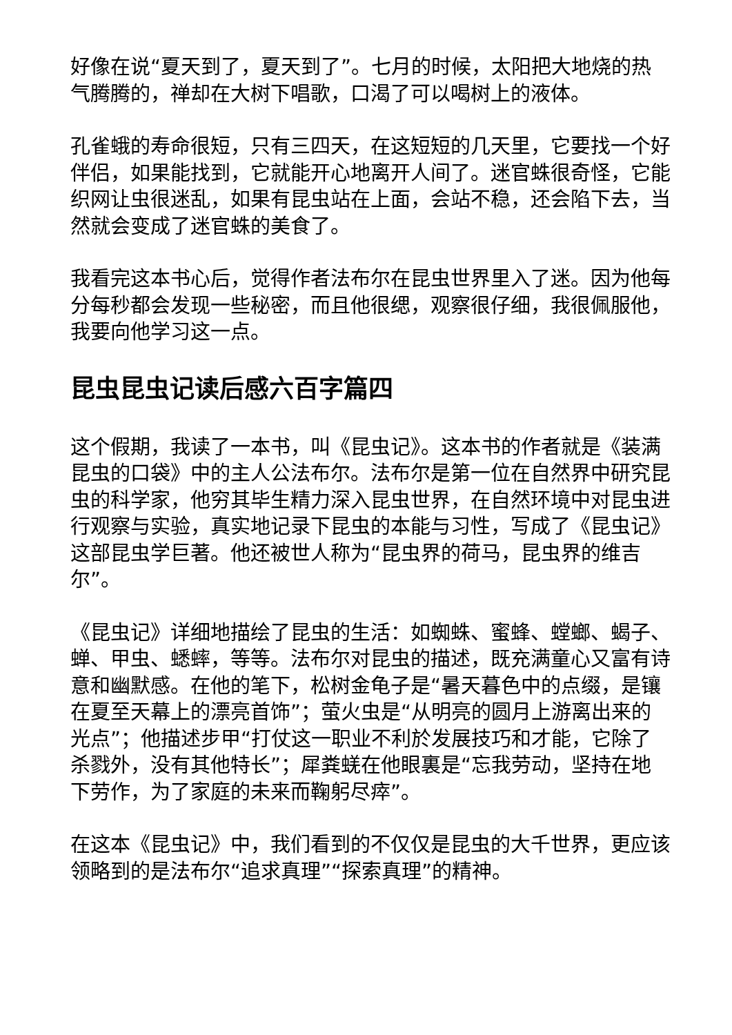好像在说“夏天到了，夏天到了”。七月的时候，太阳把大地烧的热气腾腾的，禅却在大树下唱歌，口渴了可以喝树上的液体。
孔雀蛾的寿命很短，只有三四天，在这短短的几天里，它要找一个好伴侣，如果能找到，它就能开心地离开人间了。迷官蛛很奇怪，它能织网让虫很迷乱，如果有昆虫站在上面，会站不稳，还会陷下去，当然就会变成了迷官蛛的美食了。
我看完这本书心后，觉得作者法布尔在昆虫世界里入了迷。因为他每分每秒都会发现一些秘密，而且他很缌，观察很仔细，我很佩服他，我要向他学习这一点。
昆虫昆虫记读后感六百字篇四
这个假期，我读了一本书，叫《昆虫记》。这本书的作者就是《装满昆虫的口袋》中的主人公法布尔。法布尔是第一位在自然界中研究昆虫的科学家，他穷其毕生精力深入昆虫世界，在自然环境中对昆虫进行观察与实验，真实地记录下昆虫的本能与习性，写成了《昆虫记》这部昆虫学巨著。他还被世人称为“昆虫界的荷马，昆虫界的维吉尔”。
《昆虫记》详细地描绘了昆虫的生活：如蜘蛛、蜜蜂、螳螂、蝎子、蝉、甲虫、蟋蟀，等等。法布尔对昆虫的描述，既充满童心又富有诗意和幽默感。在他的笔下，松树金龟子是“暑天暮色中的点缀，是镶在夏至天幕上的漂亮首饰”；萤火虫是“从明亮的圆月上游离出来的光点”；他描述步甲“打仗这一职业不利於发展技巧和才能，它除了杀戮外，没有其他特长”；犀粪蜣在他眼裏是“忘我劳动，坚持在地下劳作，为了家庭的未来而鞠躬尽瘁”。
在这本《昆虫记》中，我们看到的不仅仅是昆虫的大千世界，更应该领略到的是法布尔“追求真理”“探索真理”的精神。